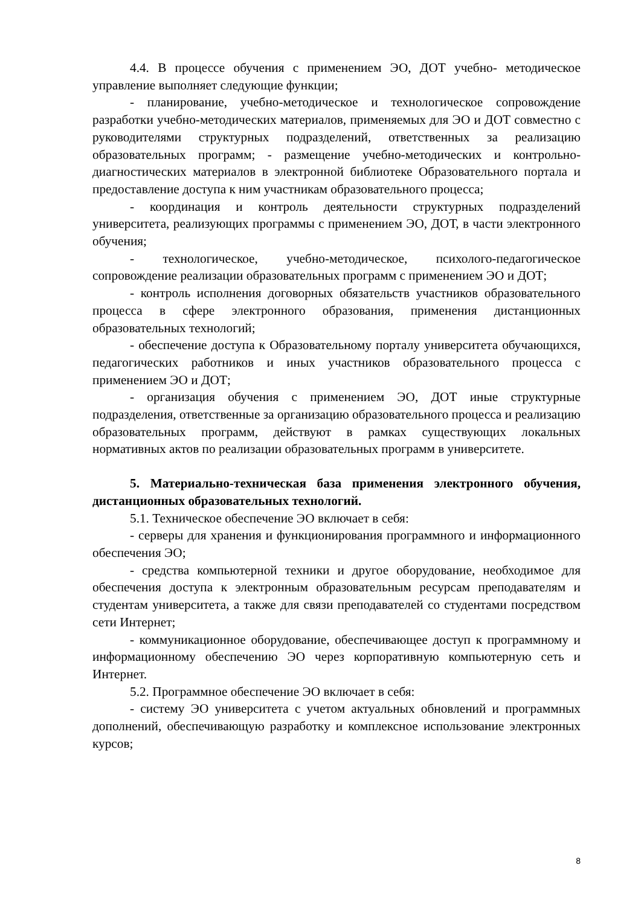4.4. В процессе обучения с применением ЭО, ДОТ учебно- методическое управление выполняет следующие функции;
- планирование, учебно-методическое и технологическое сопровождение разработки учебно-методических материалов, применяемых для ЭО и ДОТ совместно с руководителями структурных подразделений, ответственных за реализацию образовательных программ; - размещение учебно-методических и контрольно-диагностических материалов в электронной библиотеке Образовательного портала и предоставление доступа к ним участникам образовательного процесса;
- координация и контроль деятельности структурных подразделений университета, реализующих программы с применением ЭО, ДОТ, в части электронного обучения;
- технологическое, учебно-методическое, психолого-педагогическое сопровождение реализации образовательных программ с применением ЭО и ДОТ;
- контроль исполнения договорных обязательств участников образовательного процесса в сфере электронного образования, применения дистанционных образовательных технологий;
- обеспечение доступа к Образовательному порталу университета обучающихся, педагогических работников и иных участников образовательного процесса с применением ЭО и ДОТ;
- организация обучения с применением ЭО, ДОТ иные структурные подразделения, ответственные за организацию образовательного процесса и реализацию образовательных программ, действуют в рамках существующих локальных нормативных актов по реализации образовательных программ в университете.
5. Материально-техническая база применения электронного обучения, дистанционных образовательных технологий.
5.1. Техническое обеспечение ЭО включает в себя:
- серверы для хранения и функционирования программного и информационного обеспечения ЭО;
- средства компьютерной техники и другое оборудование, необходимое для обеспечения доступа к электронным образовательным ресурсам преподавателям и студентам университета, а также для связи преподавателей со студентами посредством сети Интернет;
- коммуникационное оборудование, обеспечивающее доступ к программному и информационному обеспечению ЭО через корпоративную компьютерную сеть и Интернет.
5.2. Программное обеспечение ЭО включает в себя:
- систему ЭО университета с учетом актуальных обновлений и программных дополнений, обеспечивающую разработку и комплексное использование электронных курсов;
8